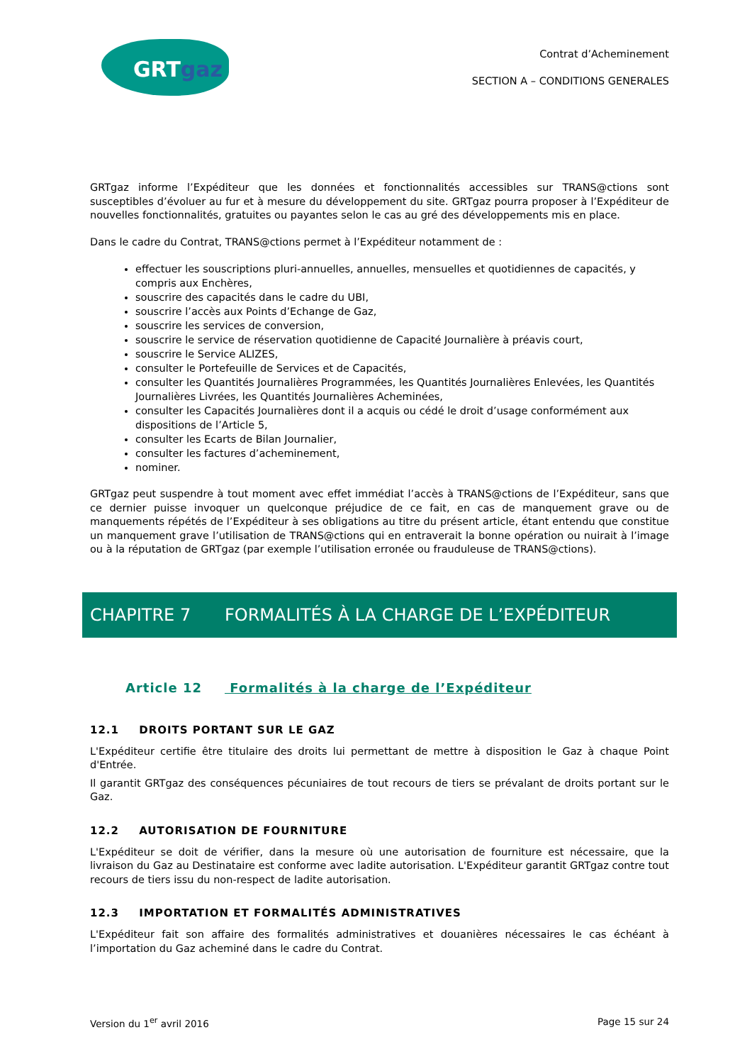GRTgaz
Contrat d’Acheminement
SECTION A – CONDITIONS GENERALES
GRTgaz informe l’Expéditeur que les données et fonctionnalités accessibles sur TRANS@ctions sont susceptibles d’évoluer au fur et à mesure du développement du site. GRTgaz pourra proposer à l’Expéditeur de nouvelles fonctionnalités, gratuites ou payantes selon le cas au gré des développements mis en place.
Dans le cadre du Contrat, TRANS@ctions permet à l’Expéditeur notamment de :
effectuer les souscriptions pluri-annuelles, annuelles, mensuelles et quotidiennes de capacités, y compris aux Enchères,
souscrire des capacités dans le cadre du UBI,
souscrire l’accès aux Points d’Echange de Gaz,
souscrire les services de conversion,
souscrire le service de réservation quotidienne de Capacité Journalière à préavis court,
souscrire le Service ALIZES,
consulter le Portefeuille de Services et de Capacités,
consulter les Quantités Journalières Programmées, les Quantités Journalières Enlevées, les Quantités Journalières Livrées, les Quantités Journalières Acheminées,
consulter les Capacités Journalières dont il a acquis ou cédé le droit d’usage conformément aux dispositions de l’Article 5,
consulter les Ecarts de Bilan Journalier,
consulter les factures d’acheminement,
nominer.
GRTgaz peut suspendre à tout moment avec effet immédiat l’accès à TRANS@ctions de l’Expéditeur, sans que ce dernier puisse invoquer un quelconque préjudice de ce fait, en cas de manquement grave ou de manquements répétés de l’Expéditeur à ses obligations au titre du présent article, étant entendu que constitue un manquement grave l’utilisation de TRANS@ctions qui en entraverait la bonne opération ou nuirait à l’image ou à la réputation de GRTgaz (par exemple l’utilisation erronée ou frauduleuse de TRANS@ctions).
CHAPITRE 7 FORMALITÉS À LA CHARGE DE L’EXPÉDITEUR
Article 12 Formalités à la charge de l’Expéditeur
12.1 DROITS PORTANT SUR LE GAZ
L'Expéditeur certifie être titulaire des droits lui permettant de mettre à disposition le Gaz à chaque Point d'Entrée.
Il garantit GRTgaz des conséquences pécuniaires de tout recours de tiers se prévalant de droits portant sur le Gaz.
12.2 AUTORISATION DE FOURNITURE
L'Expéditeur se doit de vérifier, dans la mesure où une autorisation de fourniture est nécessaire, que la livraison du Gaz au Destinataire est conforme avec ladite autorisation. L'Expéditeur garantit GRTgaz contre tout recours de tiers issu du non-respect de ladite autorisation.
12.3 IMPORTATION ET FORMALITÉS ADMINISTRATIVES
L'Expéditeur fait son affaire des formalités administratives et douanières nécessaires le cas échéant à l’importation du Gaz acheminé dans le cadre du Contrat.
Version du 1<sup>er</sup> avril 2016 Page 15 sur 24